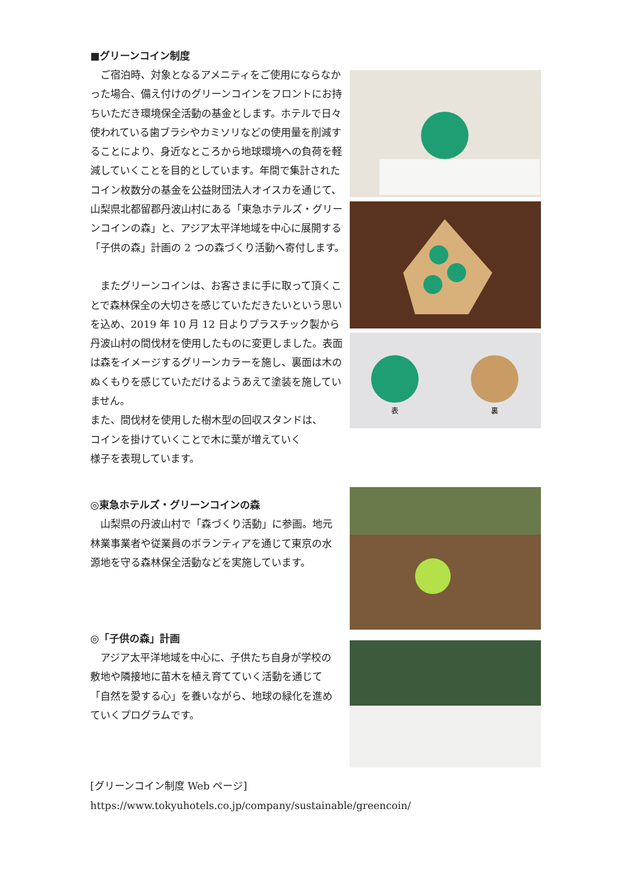■グリーンコイン制度
　ご宿泊時、対象となるアメニティをご使用にならなかった場合、備え付けのグリーンコインをフロントにお持ちいただき環境保全活動の基金とします。ホテルで日々使われている歯ブラシやカミソリなどの使用量を削減することにより、身近なところから地球環境への負荷を軽減していくことを目的としています。年間で集計されたコイン枚数分の基金を公益財団法人オイスカを通じて、山梨県北都留郡丹波山村にある「東急ホテルズ・グリーンコインの森」と、アジア太平洋地域を中心に展開する「子供の森」計画の 2 つの森づくり活動へ寄付します。
　またグリーンコインは、お客さまに手に取って頂くことで森林保全の大切さを感じていただきたいという思いを込め、2019 年 10 月 12 日よりプラスチック製から丹波山村の間伐材を使用したものに変更しました。表面は森をイメージするグリーンカラーを施し、裏面は木のぬくもりを感じていただけるようあえて塗装を施していません。
また、間伐材を使用した樹木型の回収スタンドは、
コインを掛けていくことで木に葉が増えていく
様子を表現しています。
表
裏
◎東急ホテルズ・グリーンコインの森
　山梨県の丹波山村で「森づくり活動」に参画。地元林業事業者や従業員のボランティアを通じて東京の水源地を守る森林保全活動などを実施しています。
◎「子供の森」計画
　アジア太平洋地域を中心に、子供たち自身が学校の敷地や隣接地に苗木を植え育てていく活動を通じて「自然を愛する心」を養いながら、地球の緑化を進めていくプログラムです。
[グリーンコイン制度 Web ページ]
https://www.tokyuhotels.co.jp/company/sustainable/greencoin/